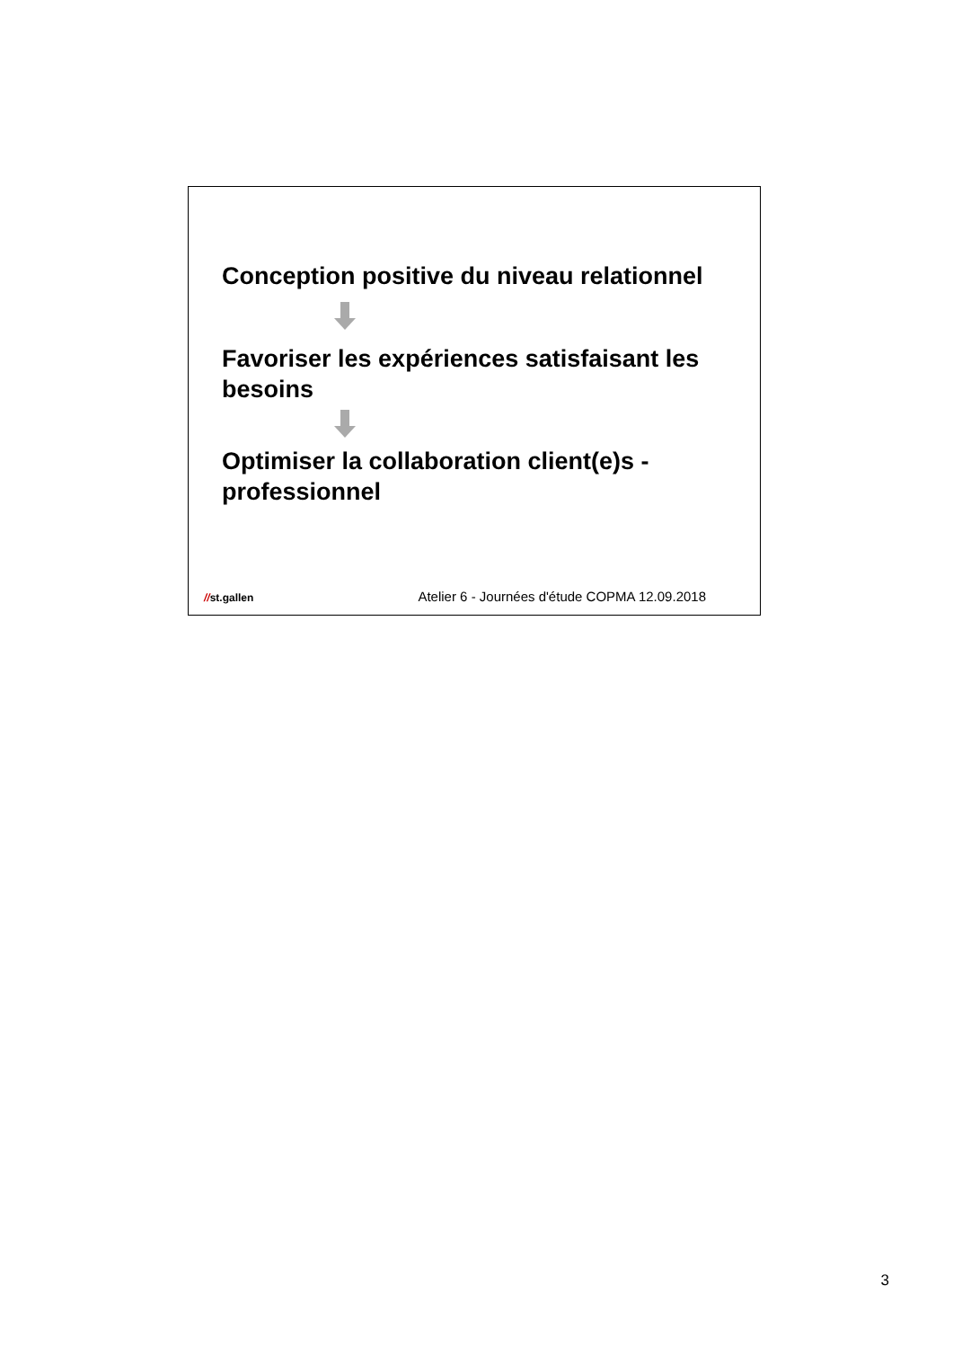Conception positive du niveau relationnel
Favoriser les expériences satisfaisant les besoins
Optimiser la collaboration client(e)s - professionnel
//st.gallen
Atelier 6 - Journées d'étude COPMA 12.09.2018
3